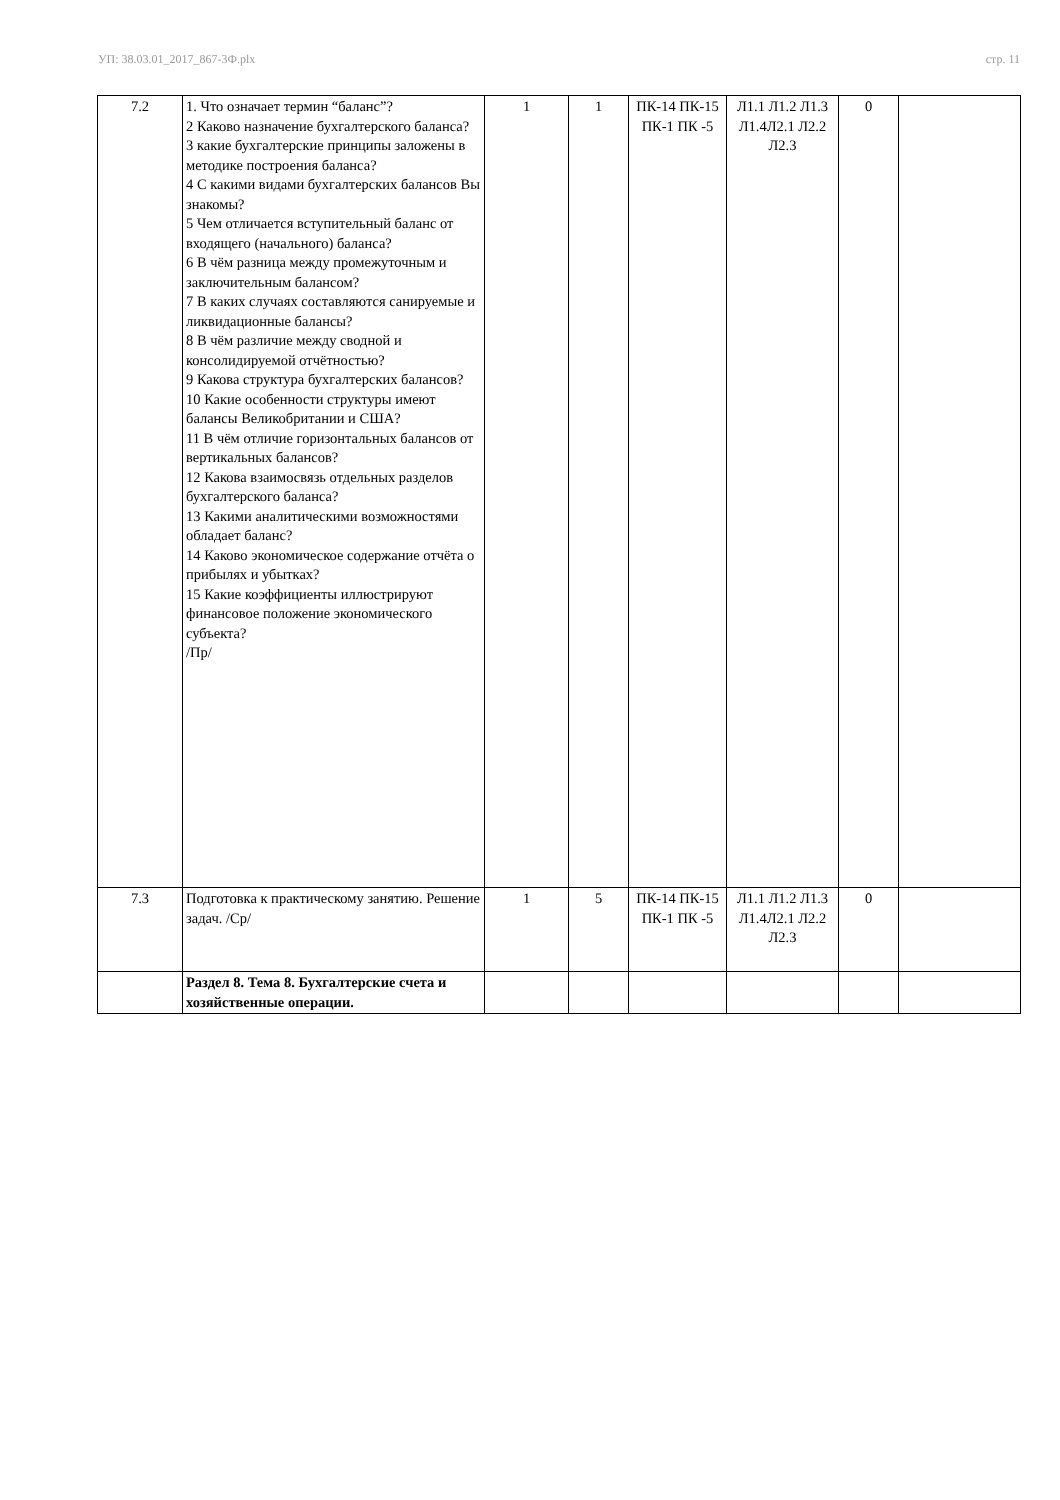УП: 38.03.01_2017_867-3Ф.plx стр. 11
| 7.2 | 1. Что означает термин “баланс”? 2 Каково назначение бухгалтерского баланса? 3 какие бухгалтерские принципы заложены в методике построения баланса? 4 С какими видами бухгалтерских балансов Вы знакомы? 5 Чем отличается вступительный баланс от входящего (начального) баланса? 6 В чём разница между промежуточным и заключительным балансом? 7 В каких случаях составляются санируемые и ликвидационные балансы? 8 В чём различие между сводной и консолидируемой отчётностью? 9 Какова структура бухгалтерских балансов? 10 Какие особенности структуры имеют балансы Великобритании и США? 11 В чём отличие горизонтальных балансов от вертикальных балансов? 12 Какова взаимосвязь отдельных разделов бухгалтерского баланса? 13 Какими аналитическими возможностями обладает баланс? 14 Каково экономическое содержание отчёта о прибылях и убытках? 15 Какие коэффициенты иллюстрируют финансовое положение экономического субъекта? /Пр/ | 1 | 1 | ПК-14 ПК-15 ПК-1 ПК -5 | Л1.1 Л1.2 Л1.3 Л1.4Л2.1 Л2.2 Л2.3 | 0 | |
| 7.3 | Подготовка к практическому занятию. Решение задач. /Ср/ | 1 | 5 | ПК-14 ПК-15 ПК-1 ПК -5 | Л1.1 Л1.2 Л1.3 Л1.4Л2.1 Л2.2 Л2.3 | 0 | |
| | Раздел 8. Тема 8. Бухгалтерские счета и хозяйственные операции. | | | | | | |